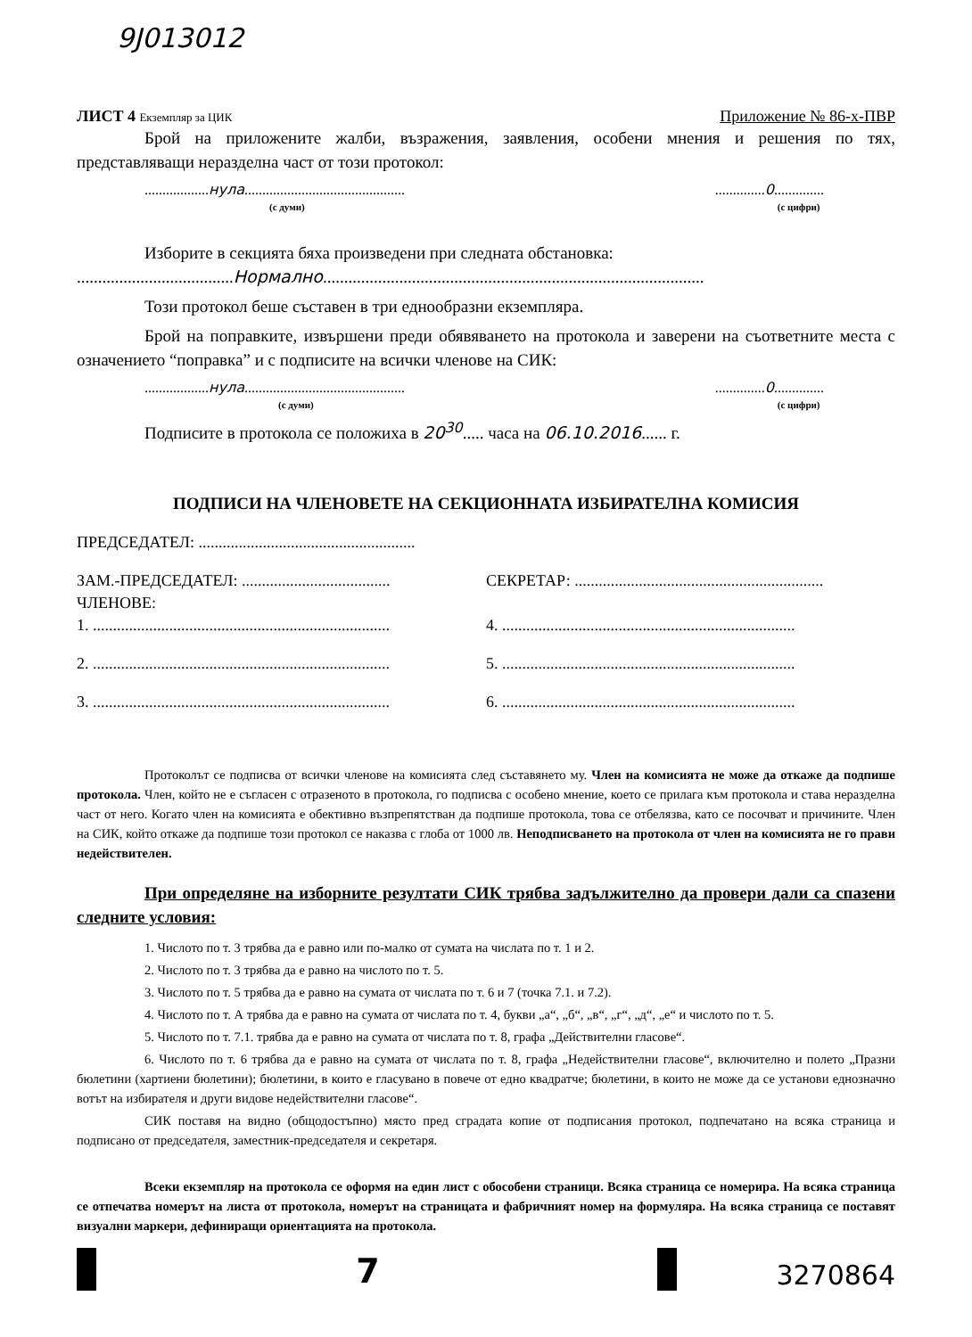9J013012
ЛИСТ 4 Екземпляр за ЦИК Приложение № 86-х-ПВР
Брой на приложените жалби, възражения, заявления, особени мнения и решения по тях, представляващи неразделна част от този протокол:
..................нула.............................................
(с думи)..............0..............
(с цифри)
Изборите в секцията бяха произведени при следната обстановка:
.....................................Нормално..........................................................................................
Този протокол беше съставен в три еднообразни екземпляра.
Брой на поправките, извършени преди обявяването на протокола и заверени на съответните места с означението “поправка” и с подписите на всички членове на СИК:
..................нула.............................................
(с думи)..............0..............
(с цифри)
Подписите в протокола се положиха в 20<sup>30</sup>..... часа на 06.10.2016...... г.
ПОДПИСИ НА ЧЛЕНОВЕТЕ НА СЕКЦИОННАТА ИЗБИРАТЕЛНА КОМИСИЯ
ПРЕДСЕДАТЕЛ: ......................................................
ЗАМ.-ПРЕДСЕДАТЕЛ: .....................................
СЕКРЕТАР: ..............................................................
ЧЛЕНОВЕ:
1. ..........................................................................
4. .........................................................................
2. ..........................................................................
5. .........................................................................
3. ..........................................................................
6. .........................................................................
Протоколът се подписва от всички членове на комисията след съставянето му. Член на комисията не може да откаже да подпише протокола. Член, който не е съгласен с отразеното в протокола, го подписва с особено мнение, което се прилага към протокола и става неразделна част от него. Когато член на комисията е обективно възпрепятстван да подпише протокола, това се отбелязва, като се посочват и причините. Член на СИК, който откаже да подпише този протокол се наказва с глоба от 1000 лв. Неподписването на протокола от член на комисията не го прави недействителен.
При определяне на изборните резултати СИК трябва задължително да провери дали са спазени следните условия:
1. Числото по т. 3 трябва да е равно или по-малко от сумата на числата по т. 1 и 2.
2. Числото по т. 3 трябва да е равно на числото по т. 5.
3. Числото по т. 5 трябва да е равно на сумата от числата по т. 6 и 7 (точка 7.1. и 7.2).
4. Числото по т. А трябва да е равно на сумата от числата по т. 4, букви „а“, „б“, „в“, „г“, „д“, „е“ и числото по т. 5.
5. Числото по т. 7.1. трябва да е равно на сумата от числата по т. 8, графа „Действителни гласове“.
6. Числото по т. 6 трябва да е равно на сумата от числата по т. 8, графа „Недействителни гласове“, включително и полето „Празни бюлетини (хартиени бюлетини); бюлетини, в които е гласувано в повече от едно квадратче; бюлетини, в които не може да се установи еднозначно вотът на избирателя и други видове недействителни гласове“.
СИК поставя на видно (общодостъпно) място пред сградата копие от подписания протокол, подпечатано на всяка страница и подписано от председателя, заместник-председателя и секретаря.
Всеки екземпляр на протокола се оформя на един лист с обособени страници. Всяка страница се номерира. На всяка страница се отпечатва номерът на листа от протокола, номерът на страницата и фабричният номер на формуляра. На всяка страница се поставят визуални маркери, дефиниращи ориентацията на протокола.
7
3270864